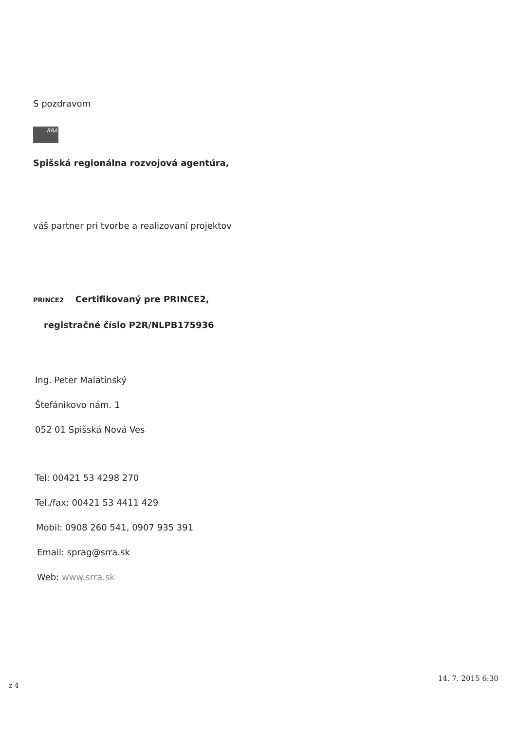S pozdravom
RRA
Spišská regionálna rozvojová agentúra,
váš partner pri tvorbe a realizovaní projektov
PRINCE2 Certifikovaný pre PRINCE2,
registračné číslo P2R/NLPB175936
Ing. Peter Malatinský
Štefánikovo nám. 1
052 01 Spišská Nová Ves
Tel: 00421 53 4298 270
Tel./fax: 00421 53 4411 429
Mobil: 0908 260 541, 0907 935 391
Email: sprag@srra.sk
Web: www.srra.sk
z 4
14. 7. 2015 6:30